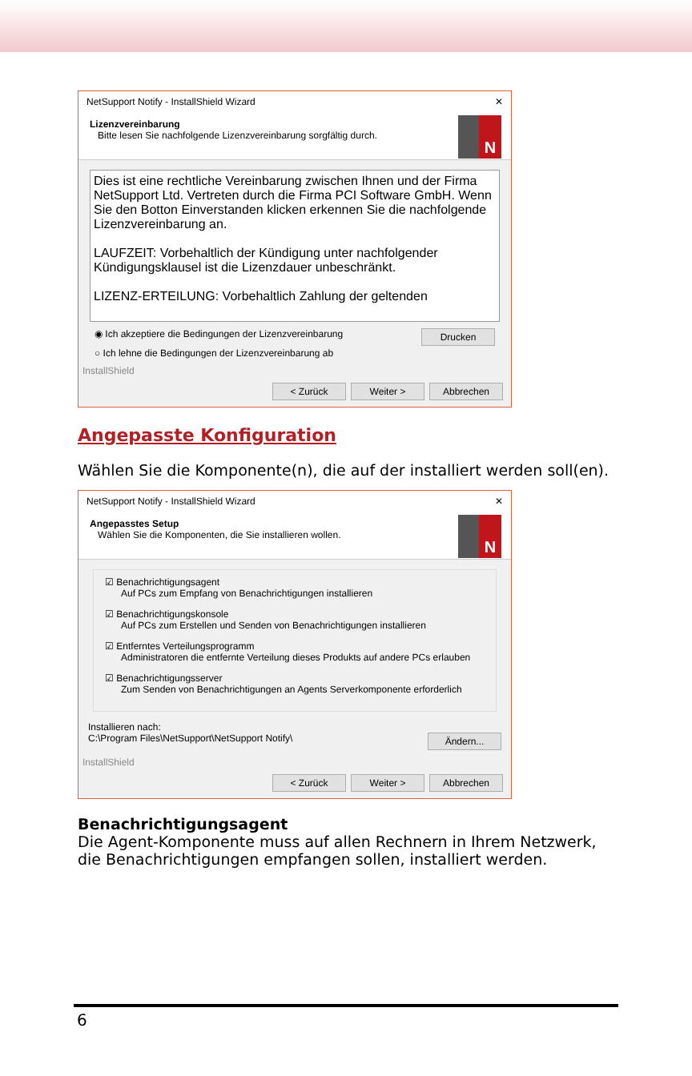NetSupport Notify - InstallShield Wizard ✕
Lizenzvereinbarung
Bitte lesen Sie nachfolgende Lizenzvereinbarung sorgfältig durch.
N
Dies ist eine rechtliche Vereinbarung zwischen Ihnen und der Firma NetSupport Ltd. Vertreten durch die Firma PCI Software GmbH. Wenn Sie den Botton Einverstanden klicken erkennen Sie die nachfolgende Lizenzvereinbarung an.
LAUFZEIT: Vorbehaltlich der Kündigung unter nachfolgender Kündigungsklausel ist die Lizenzdauer unbeschränkt.
LIZENZ-ERTEILUNG: Vorbehaltlich Zahlung der geltenden
◉ Ich akzeptiere die Bedingungen der Lizenzvereinbarung Drucken
○ Ich lehne die Bedingungen der Lizenzvereinbarung ab
InstallShield
< Zurück Weiter > Abbrechen
Angepasste Konfiguration
Wählen Sie die Komponente(n), die auf der installiert werden soll(en).
NetSupport Notify - InstallShield Wizard ✕
Angepasstes Setup
Wählen Sie die Komponenten, die Sie installieren wollen.
N
☑ Benachrichtigungsagent
Auf PCs zum Empfang von Benachrichtigungen installieren
☑ Benachrichtigungskonsole
Auf PCs zum Erstellen und Senden von Benachrichtigungen installieren
☑ Entferntes Verteilungsprogramm
Administratoren die entfernte Verteilung dieses Produkts auf andere PCs erlauben
☑ Benachrichtigungsserver
Zum Senden von Benachrichtigungen an Agents Serverkomponente erforderlich
Installieren nach:
C:\Program Files\NetSupport\NetSupport Notify\ Ändern...
InstallShield
< Zurück Weiter > Abbrechen
Benachrichtigungsagent
Die Agent-Komponente muss auf allen Rechnern in Ihrem Netzwerk, die Benachrichtigungen empfangen sollen, installiert werden.
6